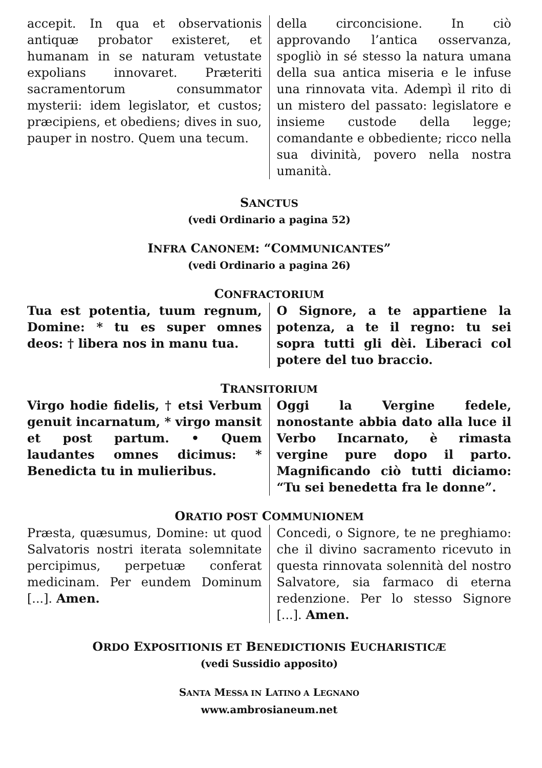accepit. In qua et observationis antiquæ probator existeret, et humanam in se naturam vetustate expolians innovaret. Præteriti sacramentorum consummator mysterii: idem legislator, et custos; præcipiens, et obediens; dives in suo, pauper in nostro. Quem una tecum.
della circoncisione. In ciò approvando l’antica osservanza, spogliò in sé stesso la natura umana della sua antica miseria e le infuse una rinnovata vita. Adempì il rito di un mistero del passato: legislatore e insieme custode della legge; comandante e obbediente; ricco nella sua divinità, povero nella nostra umanità.
SANCTUS
(vedi Ordinario a pagina 52)
INFRA CANONEM: “COMMUNICANTES”
(vedi Ordinario a pagina 26)
CONFRACTORIUM
Tua est potentia, tuum regnum, Domine: * tu es super omnes deos: † libera nos in manu tua.
O Signore, a te appartiene la potenza, a te il regno: tu sei sopra tutti gli dèi. Liberaci col potere del tuo braccio.
TRANSITORIUM
Virgo hodie fidelis, † etsi Verbum genuit incarnatum, * virgo mansit et post partum. • Quem laudantes omnes dicimus: * Benedicta tu in mulieribus.
Oggi la Vergine fedele, nonostante abbia dato alla luce il Verbo Incarnato, è rimasta vergine pure dopo il parto. Magnificando ciò tutti diciamo: “Tu sei benedetta fra le donne”.
ORATIO POST COMMUNIONEM
Præsta, quæsumus, Domine: ut quod Salvatoris nostri iterata solemnitate percipimus, perpetuæ conferat medicinam. Per eundem Dominum [...]. Amen.
Concedi, o Signore, te ne preghiamo: che il divino sacramento ricevuto in questa rinnovata solennità del nostro Salvatore, sia farmaco di eterna redenzione. Per lo stesso Signore [...]. Amen.
ORDO EXPOSITIONIS ET BENEDICTIONIS EUCHARISTICÆ
(vedi Sussidio apposito)
SANTA MESSA IN LATINO A LEGNANO
www.ambrosianeum.net